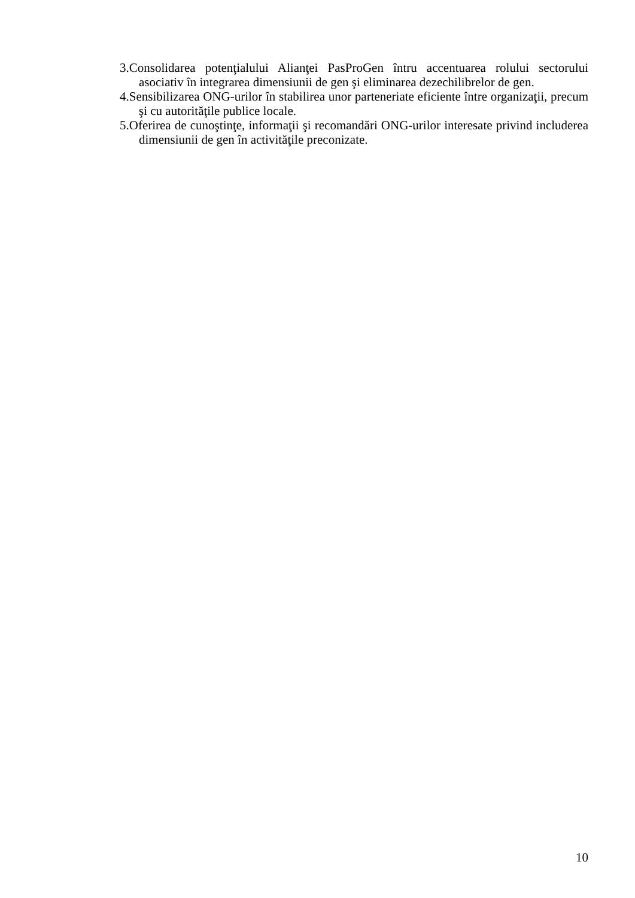3.Consolidarea potenţialului Alianţei PasProGen întru accentuarea rolului sectorului asociativ în integrarea dimensiunii de gen şi eliminarea dezechilibrelor de gen.
4.Sensibilizarea ONG-urilor în stabilirea unor parteneriate eficiente între organizaţii, precum şi cu autorităţile publice locale.
5.Oferirea de cunoştinţe, informaţii şi recomandări ONG-urilor interesate privind includerea dimensiunii de gen în activităţile preconizate.
10